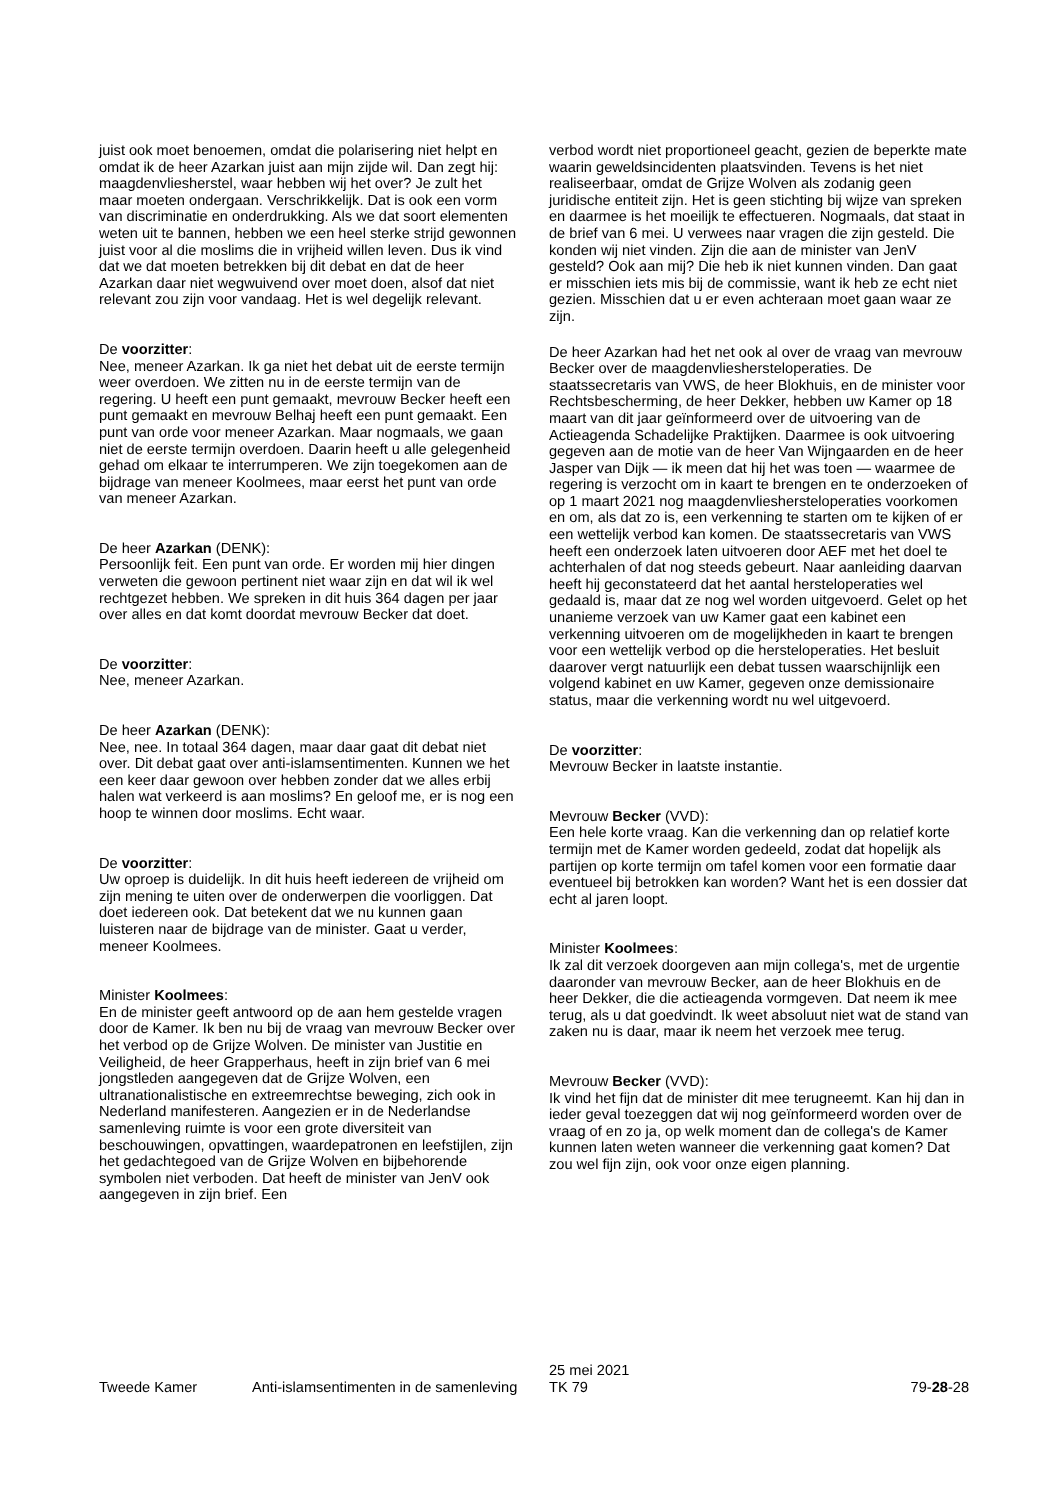juist ook moet benoemen, omdat die polarisering niet helpt en omdat ik de heer Azarkan juist aan mijn zijde wil. Dan zegt hij: maagdenvliesherstel, waar hebben wij het over? Je zult het maar moeten ondergaan. Verschrikkelijk. Dat is ook een vorm van discriminatie en onderdrukking. Als we dat soort elementen weten uit te bannen, hebben we een heel sterke strijd gewonnen juist voor al die moslims die in vrijheid willen leven. Dus ik vind dat we dat moeten betrekken bij dit debat en dat de heer Azarkan daar niet wegwuivend over moet doen, alsof dat niet relevant zou zijn voor vandaag. Het is wel degelijk relevant.
De voorzitter:
Nee, meneer Azarkan. Ik ga niet het debat uit de eerste termijn weer overdoen. We zitten nu in de eerste termijn van de regering. U heeft een punt gemaakt, mevrouw Becker heeft een punt gemaakt en mevrouw Belhaj heeft een punt gemaakt. Een punt van orde voor meneer Azarkan. Maar nogmaals, we gaan niet de eerste termijn overdoen. Daarin heeft u alle gelegenheid gehad om elkaar te interrumperen. We zijn toegekomen aan de bijdrage van meneer Koolmees, maar eerst het punt van orde van meneer Azarkan.
De heer Azarkan (DENK):
Persoonlijk feit. Een punt van orde. Er worden mij hier dingen verweten die gewoon pertinent niet waar zijn en dat wil ik wel rechtgezet hebben. We spreken in dit huis 364 dagen per jaar over alles en dat komt doordat mevrouw Becker dat doet.
De voorzitter:
Nee, meneer Azarkan.
De heer Azarkan (DENK):
Nee, nee. In totaal 364 dagen, maar daar gaat dit debat niet over. Dit debat gaat over anti-islamsentimenten. Kunnen we het een keer daar gewoon over hebben zonder dat we alles erbij halen wat verkeerd is aan moslims? En geloof me, er is nog een hoop te winnen door moslims. Echt waar.
De voorzitter:
Uw oproep is duidelijk. In dit huis heeft iedereen de vrijheid om zijn mening te uiten over de onderwerpen die voorliggen. Dat doet iedereen ook. Dat betekent dat we nu kunnen gaan luisteren naar de bijdrage van de minister. Gaat u verder, meneer Koolmees.
Minister Koolmees:
En de minister geeft antwoord op de aan hem gestelde vragen door de Kamer. Ik ben nu bij de vraag van mevrouw Becker over het verbod op de Grijze Wolven. De minister van Justitie en Veiligheid, de heer Grapperhaus, heeft in zijn brief van 6 mei jongstleden aangegeven dat de Grijze Wolven, een ultranationalistische en extreemrechtse beweging, zich ook in Nederland manifesteren. Aangezien er in de Nederlandse samenleving ruimte is voor een grote diversiteit van beschouwingen, opvattingen, waardepatronen en leefstijlen, zijn het gedachtegoed van de Grijze Wolven en bijbehorende symbolen niet verboden. Dat heeft de minister van JenV ook aangegeven in zijn brief. Een
verbod wordt niet proportioneel geacht, gezien de beperkte mate waarin geweldsincidenten plaatsvinden. Tevens is het niet realiseerbaar, omdat de Grijze Wolven als zodanig geen juridische entiteit zijn. Het is geen stichting bij wijze van spreken en daarmee is het moeilijk te effectueren. Nogmaals, dat staat in de brief van 6 mei. U verwees naar vragen die zijn gesteld. Die konden wij niet vinden. Zijn die aan de minister van JenV gesteld? Ook aan mij? Die heb ik niet kunnen vinden. Dan gaat er misschien iets mis bij de commissie, want ik heb ze echt niet gezien. Misschien dat u er even achteraan moet gaan waar ze zijn.
De heer Azarkan had het net ook al over de vraag van mevrouw Becker over de maagdenvliesherstel­operaties. De staatssecretaris van VWS, de heer Blokhuis, en de minister voor Rechtsbescherming, de heer Dekker, hebben uw Kamer op 18 maart van dit jaar geïnformeerd over de uitvoering van de Actieagenda Schadelijke Praktijken. Daarmee is ook uitvoering gegeven aan de motie van de heer Van Wijngaarden en de heer Jasper van Dijk — ik meen dat hij het was toen — waarmee de regering is verzocht om in kaart te brengen en te onderzoeken of op 1 maart 2021 nog maagdenvliesherstel­operaties voorkomen en om, als dat zo is, een verkenning te starten om te kijken of er een wettelijk verbod kan komen. De staatssecretaris van VWS heeft een onderzoek laten uitvoeren door AEF met het doel te achterhalen of dat nog steeds gebeurt. Naar aanleiding daarvan heeft hij geconstateerd dat het aantal herstelope­raties wel gedaald is, maar dat ze nog wel worden uitge­voerd. Gelet op het unanieme verzoek van uw Kamer gaat een kabinet een verkenning uitvoeren om de mogelijkheden in kaart te brengen voor een wettelijk verbod op die herstel­operaties. Het besluit daarover vergt natuurlijk een debat tussen waarschijnlijk een volgend kabinet en uw Kamer, gegeven onze demissionaire status, maar die verkenning wordt nu wel uitgevoerd.
De voorzitter:
Mevrouw Becker in laatste instantie.
Mevrouw Becker (VVD):
Een hele korte vraag. Kan die verkenning dan op relatief korte termijn met de Kamer worden gedeeld, zodat dat hopelijk als partijen op korte termijn om tafel komen voor een formatie daar eventueel bij betrokken kan worden? Want het is een dossier dat echt al jaren loopt.
Minister Koolmees:
Ik zal dit verzoek doorgeven aan mijn collega's, met de urgentie daaronder van mevrouw Becker, aan de heer Blokhuis en de heer Dekker, die die actieagenda vormgeven. Dat neem ik mee terug, als u dat goedvindt. Ik weet absoluut niet wat de stand van zaken nu is daar, maar ik neem het verzoek mee terug.
Mevrouw Becker (VVD):
Ik vind het fijn dat de minister dit mee terugneemt. Kan hij dan in ieder geval toezeggen dat wij nog geïnformeerd worden over de vraag of en zo ja, op welk moment dan de collega's de Kamer kunnen laten weten wanneer die verken­ning gaat komen? Dat zou wel fijn zijn, ook voor onze eigen planning.
Tweede Kamer
Anti-islamsentimenten in de samenleving
25 mei 2021
TK 79
79-28-28